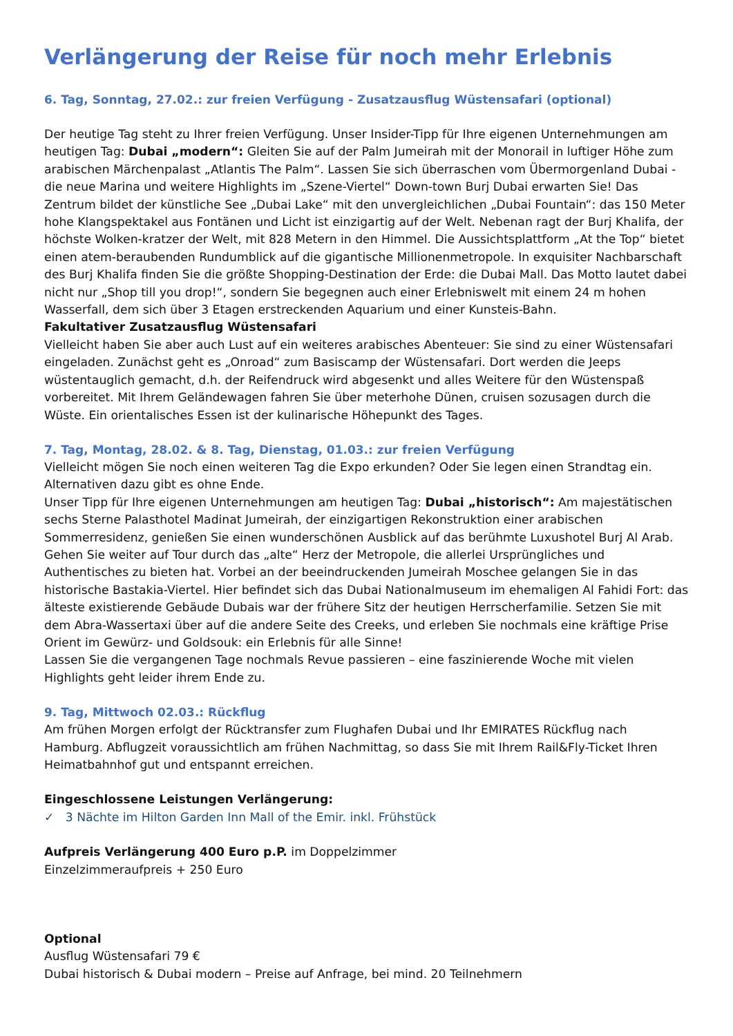Verlängerung der Reise für noch mehr Erlebnis
6. Tag, Sonntag, 27.02.: zur freien Verfügung - Zusatzausflug Wüstensafari (optional)
Der heutige Tag steht zu Ihrer freien Verfügung. Unser Insider-Tipp für Ihre eigenen Unternehmungen am heutigen Tag: Dubai „modern“: Gleiten Sie auf der Palm Jumeirah mit der Monorail in luftiger Höhe zum arabischen Märchenpalast „Atlantis The Palm“. Lassen Sie sich überraschen vom Übermorgenland Dubai - die neue Marina und weitere Highlights im „Szene-Viertel“ Down-town Burj Dubai erwarten Sie! Das Zentrum bildet der künstliche See „Dubai Lake“ mit den unvergleichlichen „Dubai Fountain“: das 150 Meter hohe Klangspektakel aus Fontänen und Licht ist einzigartig auf der Welt. Nebenan ragt der Burj Khalifa, der höchste Wolken-kratzer der Welt, mit 828 Metern in den Himmel. Die Aussichtsplattform „At the Top“ bietet einen atem-beraubenden Rundumblick auf die gigantische Millionenmetropole. In exquisiter Nachbarschaft des Burj Khalifa finden Sie die größte Shopping-Destination der Erde: die Dubai Mall. Das Motto lautet dabei nicht nur „Shop till you drop!“, sondern Sie begegnen auch einer Erlebniswelt mit einem 24 m hohen Wasserfall, dem sich über 3 Etagen erstreckenden Aquarium und einer Kunsteis-Bahn.
Fakultativer Zusatzausflug Wüstensafari
Vielleicht haben Sie aber auch Lust auf ein weiteres arabisches Abenteuer: Sie sind zu einer Wüstensafari eingeladen. Zunächst geht es „Onroad“ zum Basiscamp der Wüstensafari. Dort werden die Jeeps wüstentauglich gemacht, d.h. der Reifendruck wird abgesenkt und alles Weitere für den Wüstenspaß vorbereitet. Mit Ihrem Geländewagen fahren Sie über meterhohe Dünen, cruisen sozusagen durch die Wüste. Ein orientalisches Essen ist der kulinarische Höhepunkt des Tages.
7. Tag, Montag, 28.02. & 8. Tag, Dienstag, 01.03.: zur freien Verfügung
Vielleicht mögen Sie noch einen weiteren Tag die Expo erkunden? Oder Sie legen einen Strandtag ein. Alternativen dazu gibt es ohne Ende.
Unser Tipp für Ihre eigenen Unternehmungen am heutigen Tag: Dubai „historisch“: Am majestätischen sechs Sterne Palasthotel Madinat Jumeirah, der einzigartigen Rekonstruktion einer arabischen Sommerresidenz, genießen Sie einen wunderschönen Ausblick auf das berühmte Luxushotel Burj Al Arab. Gehen Sie weiter auf Tour durch das „alte“ Herz der Metropole, die allerlei Ursprüngliches und Authentisches zu bieten hat. Vorbei an der beeindruckenden Jumeirah Moschee gelangen Sie in das historische Bastakia-Viertel. Hier befindet sich das Dubai Nationalmuseum im ehemaligen Al Fahidi Fort: das älteste existierende Gebäude Dubais war der frühere Sitz der heutigen Herrscherfamilie. Setzen Sie mit dem Abra-Wassertaxi über auf die andere Seite des Creeks, und erleben Sie nochmals eine kräftige Prise Orient im Gewürz- und Goldsouk: ein Erlebnis für alle Sinne!
Lassen Sie die vergangenen Tage nochmals Revue passieren – eine faszinierende Woche mit vielen Highlights geht leider ihrem Ende zu.
9. Tag, Mittwoch 02.03.: Rückflug
Am frühen Morgen erfolgt der Rücktransfer zum Flughafen Dubai und Ihr EMIRATES Rückflug nach Hamburg. Abflugzeit voraussichtlich am frühen Nachmittag, so dass Sie mit Ihrem Rail&Fly-Ticket Ihren Heimatbahnhof gut und entspannt erreichen.
Eingeschlossene Leistungen Verlängerung:
✓ 3 Nächte im Hilton Garden Inn Mall of the Emir. inkl. Frühstück
Aufpreis Verlängerung 400 Euro p.P. im Doppelzimmer
Einzelzimmeraufpreis + 250 Euro
Optional
Ausflug Wüstensafari 79 €
Dubai historisch & Dubai modern – Preise auf Anfrage, bei mind. 20 Teilnehmern